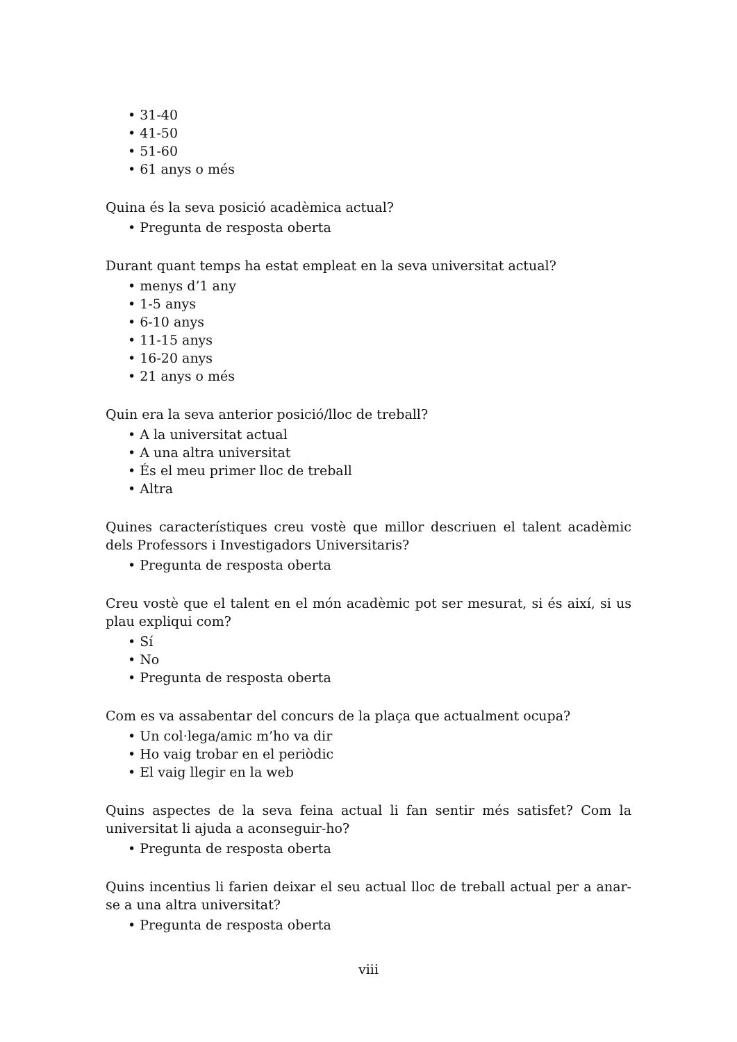• 31-40
• 41-50
• 51-60
• 61 anys o més
Quina és la seva posició acadèmica actual?
• Pregunta de resposta oberta
Durant quant temps ha estat empleat en la seva universitat actual?
• menys d’1 any
• 1-5 anys
• 6-10 anys
• 11-15 anys
• 16-20 anys
• 21 anys o més
Quin era la seva anterior posició/lloc de treball?
• A la universitat actual
• A una altra universitat
• És el meu primer lloc de treball
• Altra
Quines característiques creu vostè que millor descriuen el talent acadèmic dels Professors i Investigadors Universitaris?
• Pregunta de resposta oberta
Creu vostè que el talent en el món acadèmic pot ser mesurat, si és així, si us plau expliqui com?
• Sí
• No
• Pregunta de resposta oberta
Com es va assabentar del concurs de la plaça que actualment ocupa?
• Un col·lega/amic m’ho va dir
• Ho vaig trobar en el periòdic
• El vaig llegir en la web
Quins aspectes de la seva feina actual li fan sentir més satisfet? Com la universitat li ajuda a aconseguir-ho?
• Pregunta de resposta oberta
Quins incentius li farien deixar el seu actual lloc de treball actual per a anar-se a una altra universitat?
• Pregunta de resposta oberta
viii